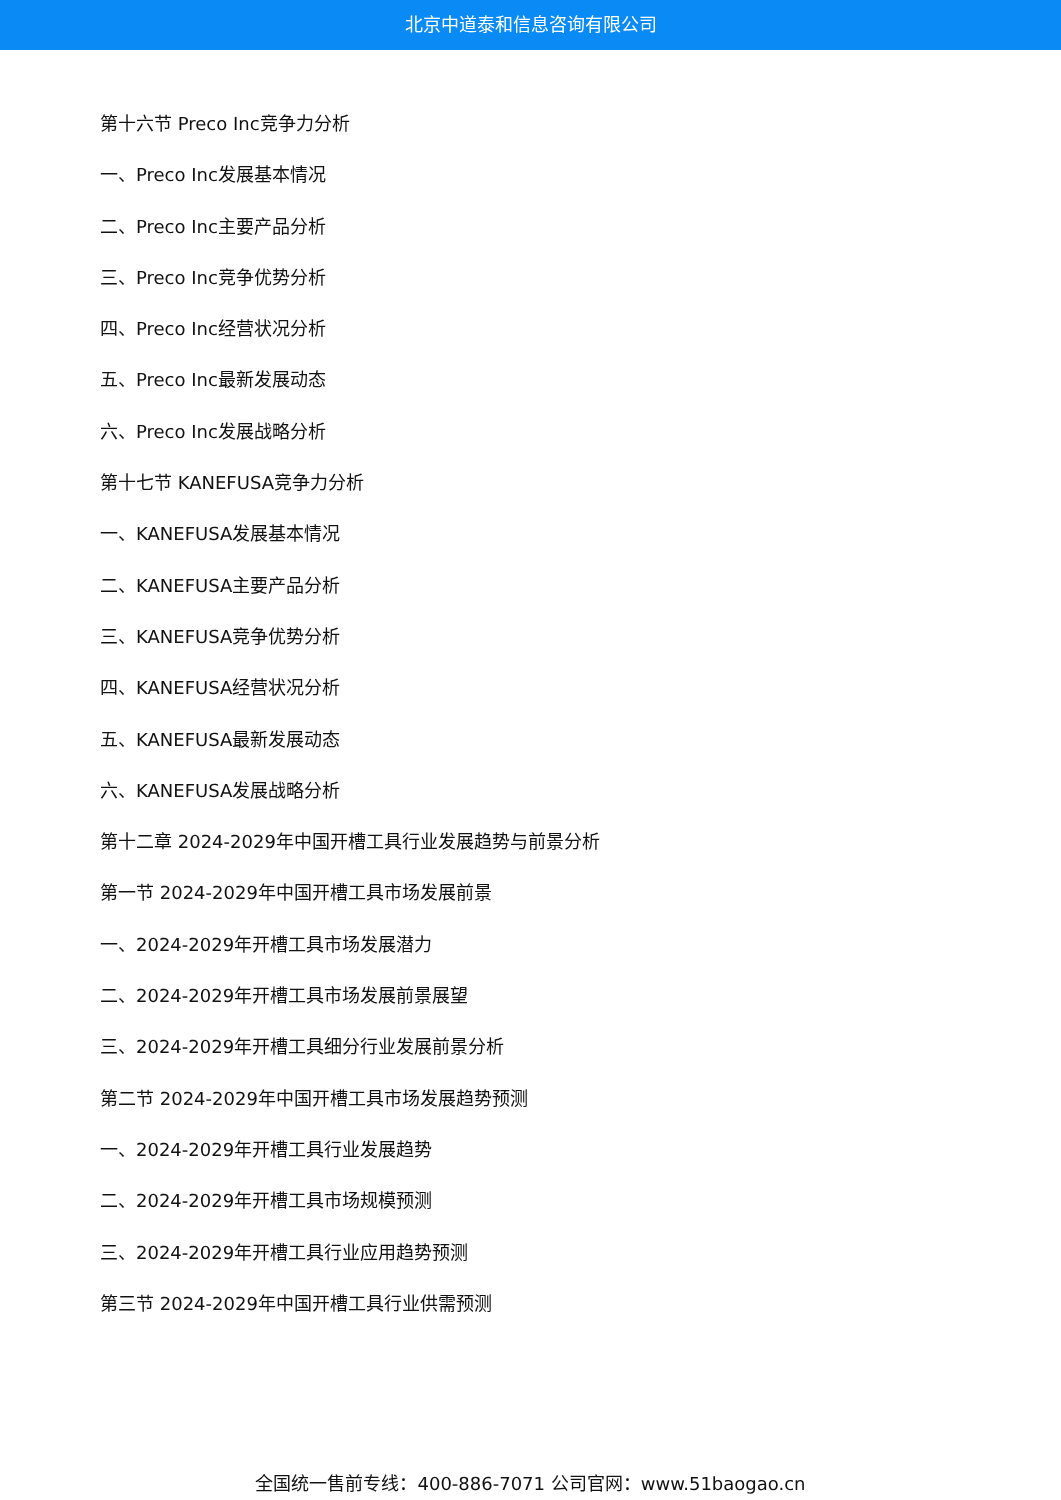北京中道泰和信息咨询有限公司
第十六节 Preco Inc竞争力分析
一、Preco Inc发展基本情况
二、Preco Inc主要产品分析
三、Preco Inc竞争优势分析
四、Preco Inc经营状况分析
五、Preco Inc最新发展动态
六、Preco Inc发展战略分析
第十七节 KANEFUSA竞争力分析
一、KANEFUSA发展基本情况
二、KANEFUSA主要产品分析
三、KANEFUSA竞争优势分析
四、KANEFUSA经营状况分析
五、KANEFUSA最新发展动态
六、KANEFUSA发展战略分析
第十二章 2024-2029年中国开槽工具行业发展趋势与前景分析
第一节 2024-2029年中国开槽工具市场发展前景
一、2024-2029年开槽工具市场发展潜力
二、2024-2029年开槽工具市场发展前景展望
三、2024-2029年开槽工具细分行业发展前景分析
第二节 2024-2029年中国开槽工具市场发展趋势预测
一、2024-2029年开槽工具行业发展趋势
二、2024-2029年开槽工具市场规模预测
三、2024-2029年开槽工具行业应用趋势预测
第三节 2024-2029年中国开槽工具行业供需预测
全国统一售前专线：400-886-7071 公司官网：www.51baogao.cn